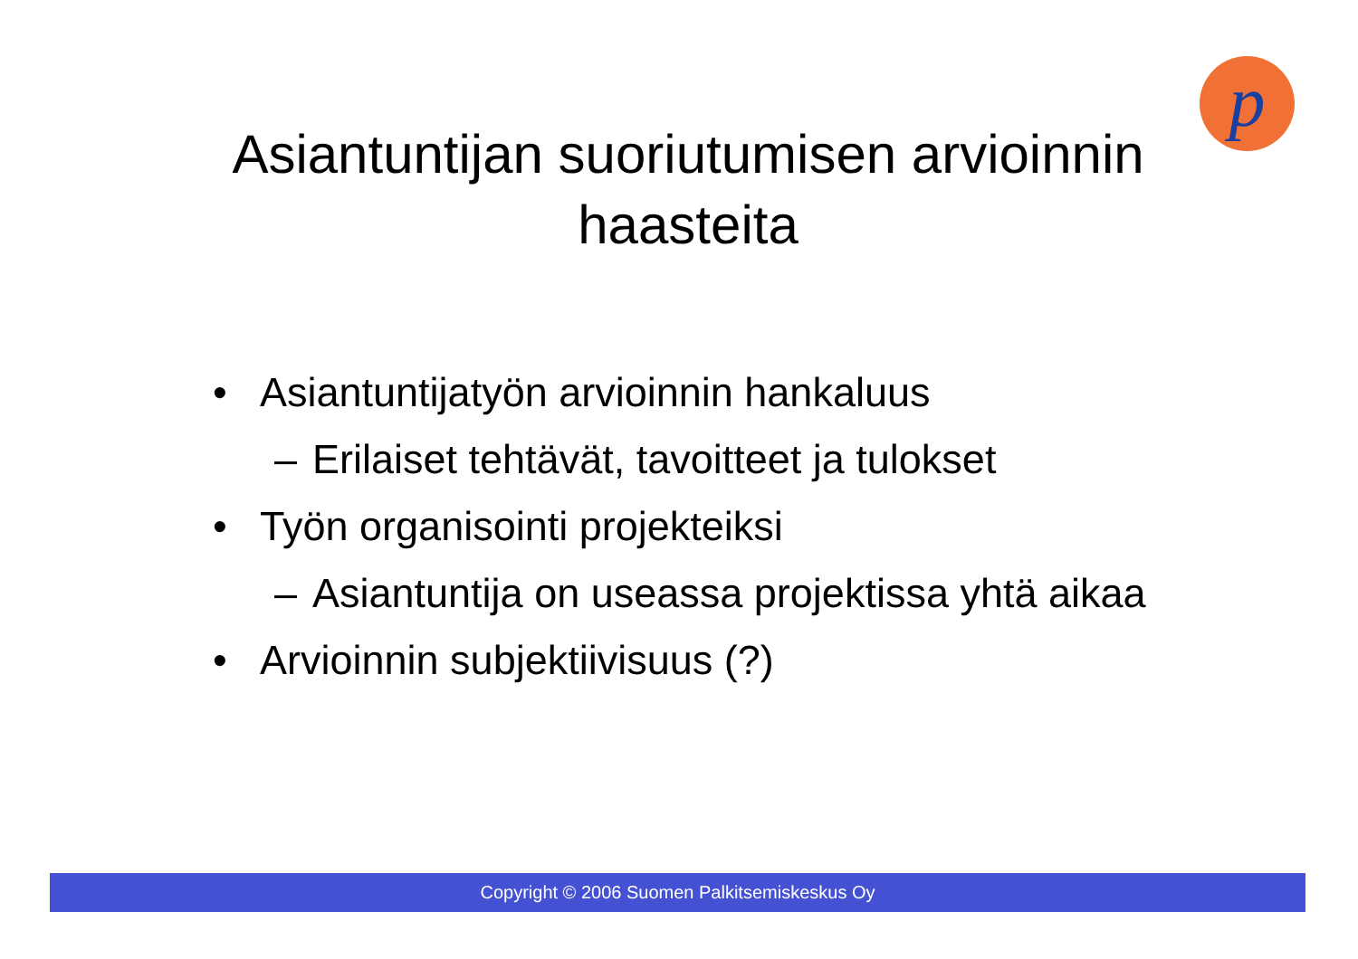p
Asiantuntijan suoriutumisen arvioinnin
haasteita
• Asiantuntijatyön arvioinnin hankaluus
– Erilaiset tehtävät, tavoitteet ja tulokset
• Työn organisointi projekteiksi
– Asiantuntija on useassa projektissa yhtä aikaa
• Arvioinnin subjektiivisuus (?)
Copyright © 2006 Suomen Palkitsemiskeskus Oy